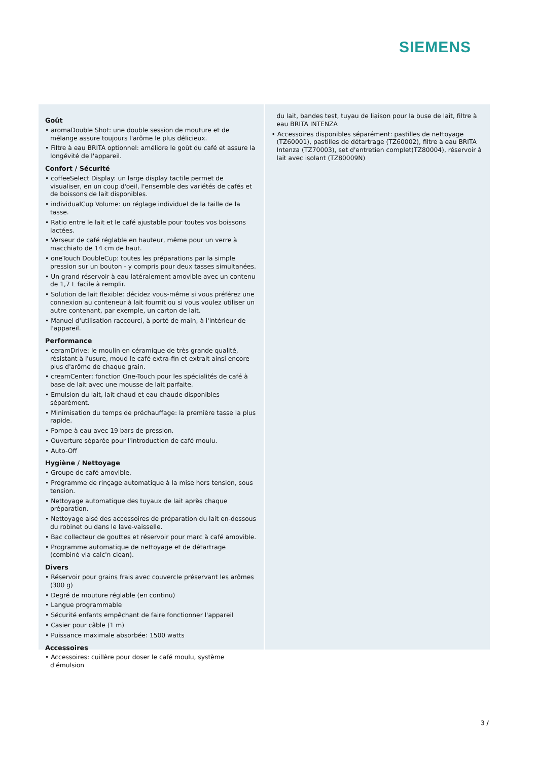SIEMENS
Goût
• aromaDouble Shot: une double session de mouture et de mélange assure toujours l'arôme le plus délicieux.
• Filtre à eau BRITA optionnel: améliore le goût du café et assure la longévité de l'appareil.
Confort / Sécurité
• coffeeSelect Display: un large display tactile permet de visualiser, en un coup d'oeil, l'ensemble des variétés de cafés et de boissons de lait disponibles.
• individualCup Volume: un réglage individuel de la taille de la tasse.
• Ratio entre le lait et le café ajustable pour toutes vos boissons lactées.
• Verseur de café réglable en hauteur, même pour un verre à macchiato de 14 cm de haut.
• oneTouch DoubleCup: toutes les préparations par la simple pression sur un bouton - y compris pour deux tasses simultanées.
• Un grand réservoir à eau latéralement amovible avec un contenu de 1,7 L facile à remplir.
• Solution de lait flexible: décidez vous-même si vous préférez une connexion au conteneur à lait fournit ou si vous voulez utiliser un autre contenant, par exemple, un carton de lait.
• Manuel d'utilisation raccourci, à porté de main, à l'intérieur de l'appareil.
Performance
• ceramDrive: le moulin en céramique de très grande qualité, résistant à l'usure, moud le café extra-fin et extrait ainsi encore plus d'arôme de chaque grain.
• creamCenter: fonction One-Touch pour les spécialités de café à base de lait avec une mousse de lait parfaite.
• Emulsion du lait, lait chaud et eau chaude disponibles séparément.
• Minimisation du temps de préchauffage: la première tasse la plus rapide.
• Pompe à eau avec 19 bars de pression.
• Ouverture séparée pour l'introduction de café moulu.
• Auto-Off
Hygiène / Nettoyage
• Groupe de café amovible.
• Programme de rinçage automatique à la mise hors tension, sous tension.
• Nettoyage automatique des tuyaux de lait après chaque préparation.
• Nettoyage aisé des accessoires de préparation du lait en-dessous du robinet ou dans le lave-vaisselle.
• Bac collecteur de gouttes et réservoir pour marc à café amovible.
• Programme automatique de nettoyage et de détartrage (combiné via calc'n clean).
Divers
• Réservoir pour grains frais avec couvercle préservant les arômes (300 g)
• Degré de mouture réglable (en continu)
• Langue programmable
• Sécurité enfants empêchant de faire fonctionner l'appareil
• Casier pour câble (1 m)
• Puissance maximale absorbée: 1500 watts
Accessoires
• Accessoires: cuillère pour doser le café moulu, système d'émulsion
du lait, bandes test, tuyau de liaison pour la buse de lait, filtre à eau BRITA INTENZA
• Accessoires disponibles séparément: pastilles de nettoyage (TZ60001), pastilles de détartrage (TZ60002), filtre à eau BRITA Intenza (TZ70003), set d'entretien complet(TZ80004), réservoir à lait avec isolant (TZ80009N)
3 /